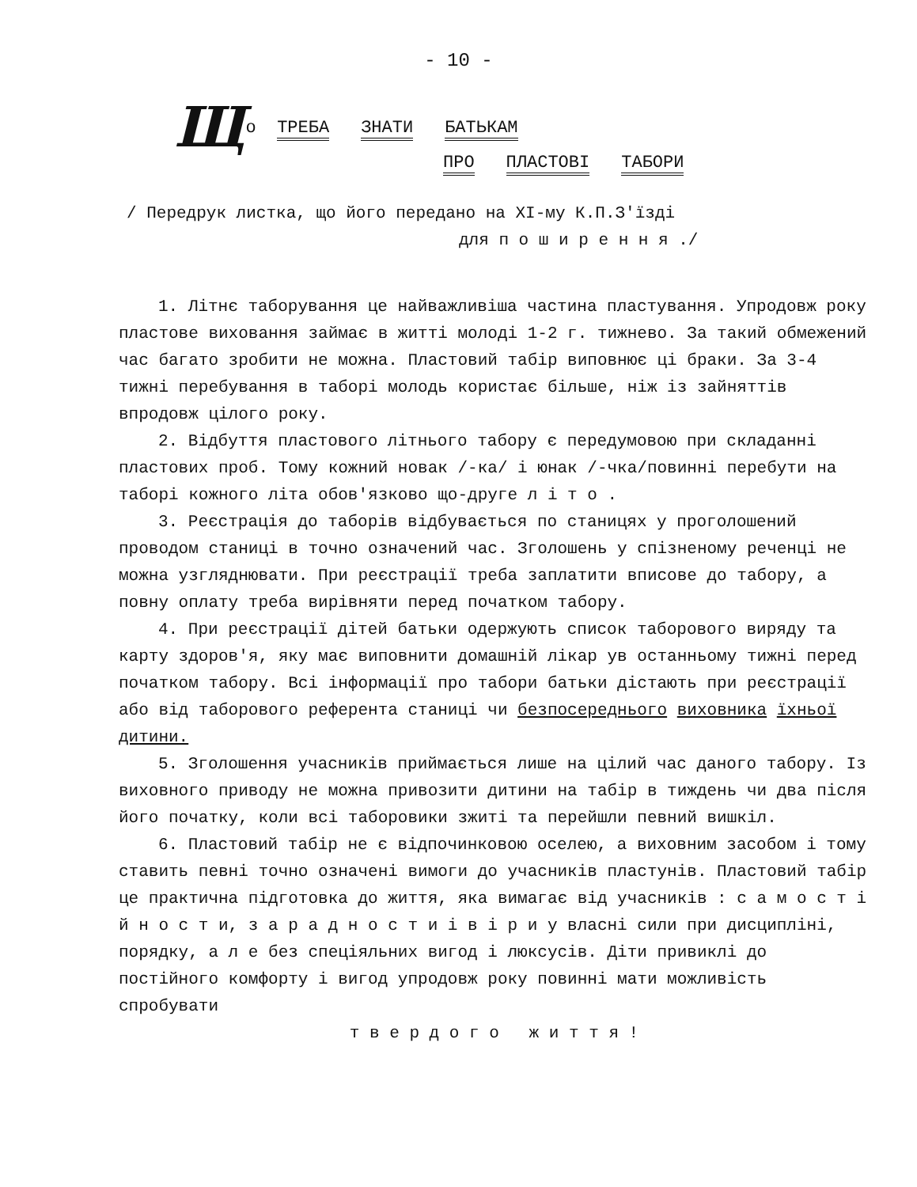- 10 -
Що ТРЕБА ЗНАТИ БАТЬКАМ
ПРО ПЛАСТОВІ ТАБОРИ
/ Передрук листка, що його передано на XI-му К.П.З'їзді
для п о ш и р е н н я ./
1. Літнє таборування це найважливіша частина пластування. Упродовж року пластове виховання займає в житті молоді 1-2 г. тижнево. За такий обмежений час багато зробити не можна. Пластовий табір виповнює ці браки. За 3-4 тижні перебування в таборі молодь користає більше, ніж із зайняттів впродовж цілого року.
2. Відбуття пластового літнього табору є передумовою при складанні пластових проб. Тому кожний новак /-ка/ і юнак /-чка/повинні перебути на таборі кожного літа обов'язково що-друге л і т о .
3. Реєстрація до таборів відбувається по станицях у проголошений проводом станиці в точно означений час. Зголошень у спізненому реченці не можна узгляднювати. При реєстрації треба заплатити вписове до табору, а повну оплату треба вирівняти перед початком табору.
4. При реєстрації дітей батьки одержують список таборового виряду та карту здоров'я, яку має виповнити домашній лікар ув останньому тижні перед початком табору. Всі інформації про табори батьки дістають при реєстрації або від таборового референта станиці чи безпосереднього виховника їхньої дитини.
5. Зголошення учасників приймається лише на цілий час даного табору. Із виховного приводу не можна привозити дитини на табір в тиждень чи два після його початку, коли всі таборовики зжиті та перейшли певний вишкіл.
6. Пластовий табір не є відпочинковою оселею, а виховним засобом і тому ставить певні точно означені вимоги до учасників пластунів. Пластовий табір це практична підготовка до життя, яка вимагає від учасників : с а м о с т і й н о с т и, з а р а д н о с т и і в і р и у власні сили при дисципліні, порядку, а л е без спеціяльних вигод і люксусів. Діти привиклі до постійного комфорту і вигод упродовж року повинні мати можливість спробувати
т в е р д о г о ж и т т я !